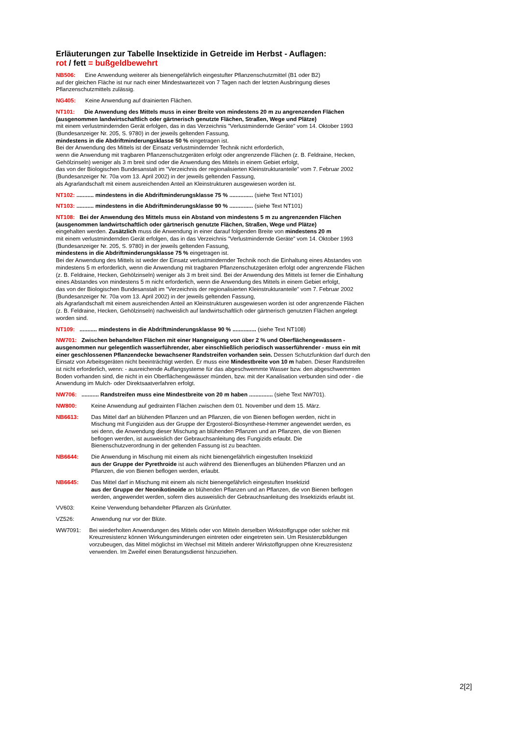Erläuterungen zur Tabelle Insektizide in Getreide im Herbst - Auflagen:
rot / fett = bußgeldbewehrt
NB506: Eine Anwendung weiterer als bienengefährlich eingestufter Pflanzenschutzmittel (B1 oder B2)
auf der gleichen Fläche ist nur nach einer Mindestwartezeit von 7 Tagen nach der letzten Ausbringung dieses
Pflanzenschutzmittels zulässig.
NG405: Keine Anwendung auf drainierten Flächen.
NT101: Die Anwendung des Mittels muss in einer Breite von mindestens 20 m zu angrenzenden Flächen
(ausgenommen landwirtschaftlich oder gärtnerisch genutzte Flächen, Straßen, Wege und Plätze)
mit einem verlustmindernden Gerät erfolgen, das in das Verzeichnis "Verlustmindernde Geräte" vom 14. Oktober 1993
(Bundesanzeiger Nr. 205, S. 9780) in der jeweils geltenden Fassung,
mindestens in die Abdriftminderungsklasse 50 % eingetragen ist.
Bei der Anwendung des Mittels ist der Einsatz verlustmindernder Technik nicht erforderlich,
wenn die Anwendung mit tragbaren Pflanzenschutzgeräten erfolgt oder angrenzende Flächen (z. B. Feldraine, Hecken,
Gehölzinseln) weniger als 3 m breit sind oder die Anwendung des Mittels in einem Gebiet erfolgt,
das von der Biologischen Bundesanstalt im "Verzeichnis der regionalisierten Kleinstrukturanteile" vom 7. Februar 2002
(Bundesanzeiger Nr. 70a vom 13. April 2002) in der jeweils geltenden Fassung,
als Agrarlandschaft mit einem ausreichenden Anteil an Kleinstrukturen ausgewiesen worden ist.
NT102: ........... mindestens in die Abdriftminderungsklasse 75 % ............... (siehe Text NT101)
NT103: ........... mindestens in die Abdriftminderungsklasse 90 % ............... (siehe Text NT101)
NT108: Bei der Anwendung des Mittels muss ein Abstand von mindestens 5 m zu angrenzenden Flächen
(ausgenommen landwirtschaftlich oder gärtnerisch genutzte Flächen, Straßen, Wege und Plätze)
eingehalten werden. Zusätzlich muss die Anwendung in einer darauf folgenden Breite von mindestens 20 m
mit einem verlustmindernden Gerät erfolgen, das in das Verzeichnis "Verlustmindernde Geräte" vom 14. Oktober 1993
(Bundesanzeiger Nr. 205, S. 9780) in der jeweils geltenden Fassung,
mindestens in die Abdriftminderungsklasse 75 % eingetragen ist.
Bei der Anwendung des Mittels ist weder der Einsatz verlustmindernder Technik noch die Einhaltung eines Abstandes von
mindestens 5 m erforderlich, wenn die Anwendung mit tragbaren Pflanzenschutzgeräten erfolgt oder angrenzende Flächen
(z. B. Feldraine, Hecken, Gehölzinseln) weniger als 3 m breit sind. Bei der Anwendung des Mittels ist ferner die Einhaltung
eines Abstandes von mindestens 5 m nicht erforderlich, wenn die Anwendung des Mittels in einem Gebiet erfolgt,
das von der Biologischen Bundesanstalt im "Verzeichnis der regionalisierten Kleinstrukturanteile" vom 7. Februar 2002
(Bundesanzeiger Nr. 70a vom 13. April 2002) in der jeweils geltenden Fassung,
als Agrarlandschaft mit einem ausreichenden Anteil an Kleinstrukturen ausgewiesen worden ist oder angrenzende Flächen
(z. B. Feldraine, Hecken, Gehölzinseln) nachweislich auf landwirtschaftlich oder gärtnerisch genutzten Flächen angelegt
worden sind.
NT109: ........... mindestens in die Abdriftminderungsklasse 90 % ............... (siehe Text NT108)
NW701: Zwischen behandelten Flächen mit einer Hangneigung von über 2 % und Oberflächengewässern -
ausgenommen nur gelegentlich wasserführender, aber einschließlich periodisch wasserführender - muss ein mit
einer geschlossenen Pflanzendecke bewachsener Randstreifen vorhanden sein. Dessen Schutzfunktion darf durch den
Einsatz von Arbeitsgeräten nicht beeinträchtigt werden. Er muss eine Mindestbreite von 10 m haben. Dieser Randstreifen
ist nicht erforderlich, wenn: - ausreichende Auffangsysteme für das abgeschwemmte Wasser bzw. den abgeschwemmten
Boden vorhanden sind, die nicht in ein Oberflächengewässer münden, bzw. mit der Kanalisation verbunden sind oder - die
Anwendung im Mulch- oder Direktsaatverfahren erfolgt.
NW706: ........... Randstreifen muss eine Mindestbreite von 20 m haben ............... (siehe Text NW701).
NW800: Keine Anwendung auf gedrainten Flächen zwischen dem 01. November und dem 15. März.
NB6613: Das Mittel darf an blühenden Pflanzen und an Pflanzen, die von Bienen beflogen werden, nicht in
Mischung mit Fungiziden aus der Gruppe der Ergosterol-Biosynthese-Hemmer angewendet werden, es
sei denn, die Anwendung dieser Mischung an blühenden Pflanzen und an Pflanzen, die von Bienen
beflogen werden, ist ausweislich der Gebrauchsanleitung des Fungizids erlaubt. Die
Bienenschutzverordnung in der geltenden Fassung ist zu beachten.
NB6644: Die Anwendung in Mischung mit einem als nicht bienengefährlich eingestuften Insektizid
aus der Gruppe der Pyrethroide ist auch während des Bienenfluges an blühenden Pflanzen und an
Pflanzen, die von Bienen beflogen werden, erlaubt.
NB6645: Das Mittel darf in Mischung mit einem als nicht bienengefährlich eingestuften Insektizid
aus der Gruppe der Neonikotinoide an blühenden Pflanzen und an Pflanzen, die von Bienen beflogen
werden, angewendet werden, sofern dies ausweislich der Gebrauchsanleitung des Insektizids erlaubt ist.
VV603: Keine Verwendung behandelter Pflanzen als Grünfutter.
VZ526: Anwendung nur vor der Blüte.
WW7091: Bei wiederholten Anwendungen des Mittels oder von Mitteln derselben Wirkstoffgruppe oder solcher mit
Kreuzresistenz können Wirkungsminderungen eintreten oder eingetreten sein. Um Resistenzbildungen
vorzubeugen, das Mittel möglichst im Wechsel mit Mitteln anderer Wirkstoffgruppen ohne Kreuzresistenz
verwenden. Im Zweifel einen Beratungsdienst hinzuziehen.
2[2]